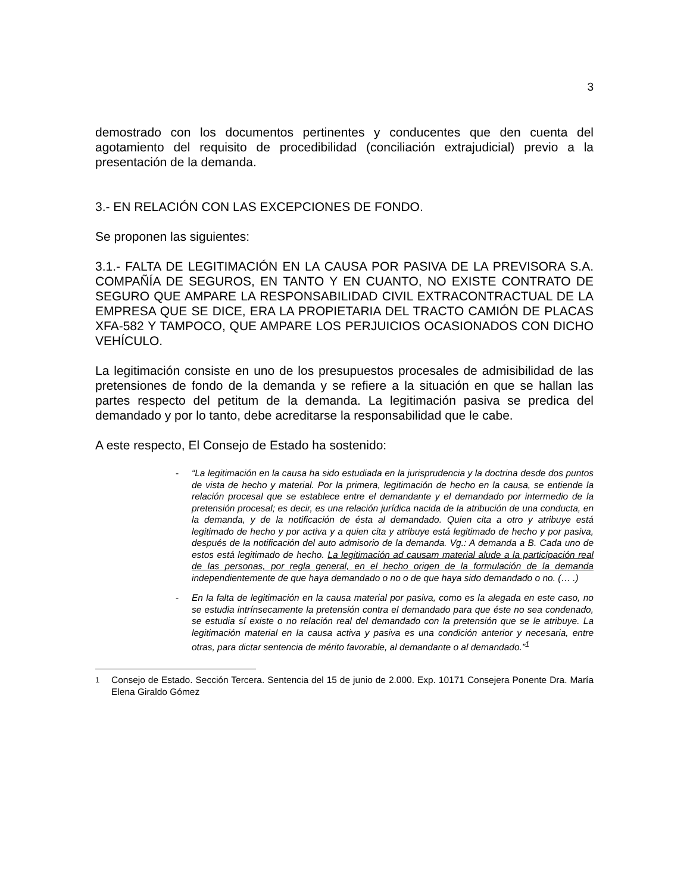3
demostrado con los documentos pertinentes y conducentes que den cuenta del agotamiento del requisito de procedibilidad (conciliación extrajudicial) previo a la presentación de la demanda.
3.- EN RELACIÓN CON LAS EXCEPCIONES DE FONDO.
Se proponen las siguientes:
3.1.- FALTA DE LEGITIMACIÓN EN LA CAUSA POR PASIVA DE LA PREVISORA S.A. COMPAÑÍA DE SEGUROS, EN TANTO Y EN CUANTO, NO EXISTE CONTRATO DE SEGURO QUE AMPARE LA RESPONSABILIDAD CIVIL EXTRACONTRACTUAL DE LA EMPRESA QUE SE DICE, ERA LA PROPIETARIA DEL TRACTO CAMIÓN DE PLACAS XFA-582 Y TAMPOCO, QUE AMPARE LOS PERJUICIOS OCASIONADOS CON DICHO VEHÍCULO.
La legitimación consiste en uno de los presupuestos procesales de admisibilidad de las pretensiones de fondo de la demanda y se refiere a la situación en que se hallan las partes respecto del petitum de la demanda. La legitimación pasiva se predica del demandado y por lo tanto, debe acreditarse la responsabilidad que le cabe.
A este respecto, El Consejo de Estado ha sostenido:
- “La legitimación en la causa ha sido estudiada en la jurisprudencia y la doctrina desde dos puntos de vista de hecho y material. Por la primera, legitimación de hecho en la causa, se entiende la relación procesal que se establece entre el demandante y el demandado por intermedio de la pretensión procesal; es decir, es una relación jurídica nacida de la atribución de una conducta, en la demanda, y de la notificación de ésta al demandado. Quien cita a otro y atribuye está legitimado de hecho y por activa y a quien cita y atribuye está legitimado de hecho y por pasiva, después de la notificación del auto admisorio de la demanda. Vg.: A demanda a B. Cada uno de estos está legitimado de hecho. La legitimación ad causam material alude a la participación real de las personas, por regla general, en el hecho origen de la formulación de la demanda independientemente de que haya demandado o no o de que haya sido demandado o no. (… .)
- En la falta de legitimación en la causa material por pasiva, como es la alegada en este caso, no se estudia intrínsecamente la pretensión contra el demandado para que éste no sea condenado, se estudia sí existe o no relación real del demandado con la pretensión que se le atribuye. La legitimación material en la causa activa y pasiva es una condición anterior y necesaria, entre otras, para dictar sentencia de mérito favorable, al demandante o al demandado.”<sup>1</sup>
<sup>1</sup> Consejo de Estado. Sección Tercera. Sentencia del 15 de junio de 2.000. Exp. 10171 Consejera Ponente Dra. María Elena Giraldo Gómez